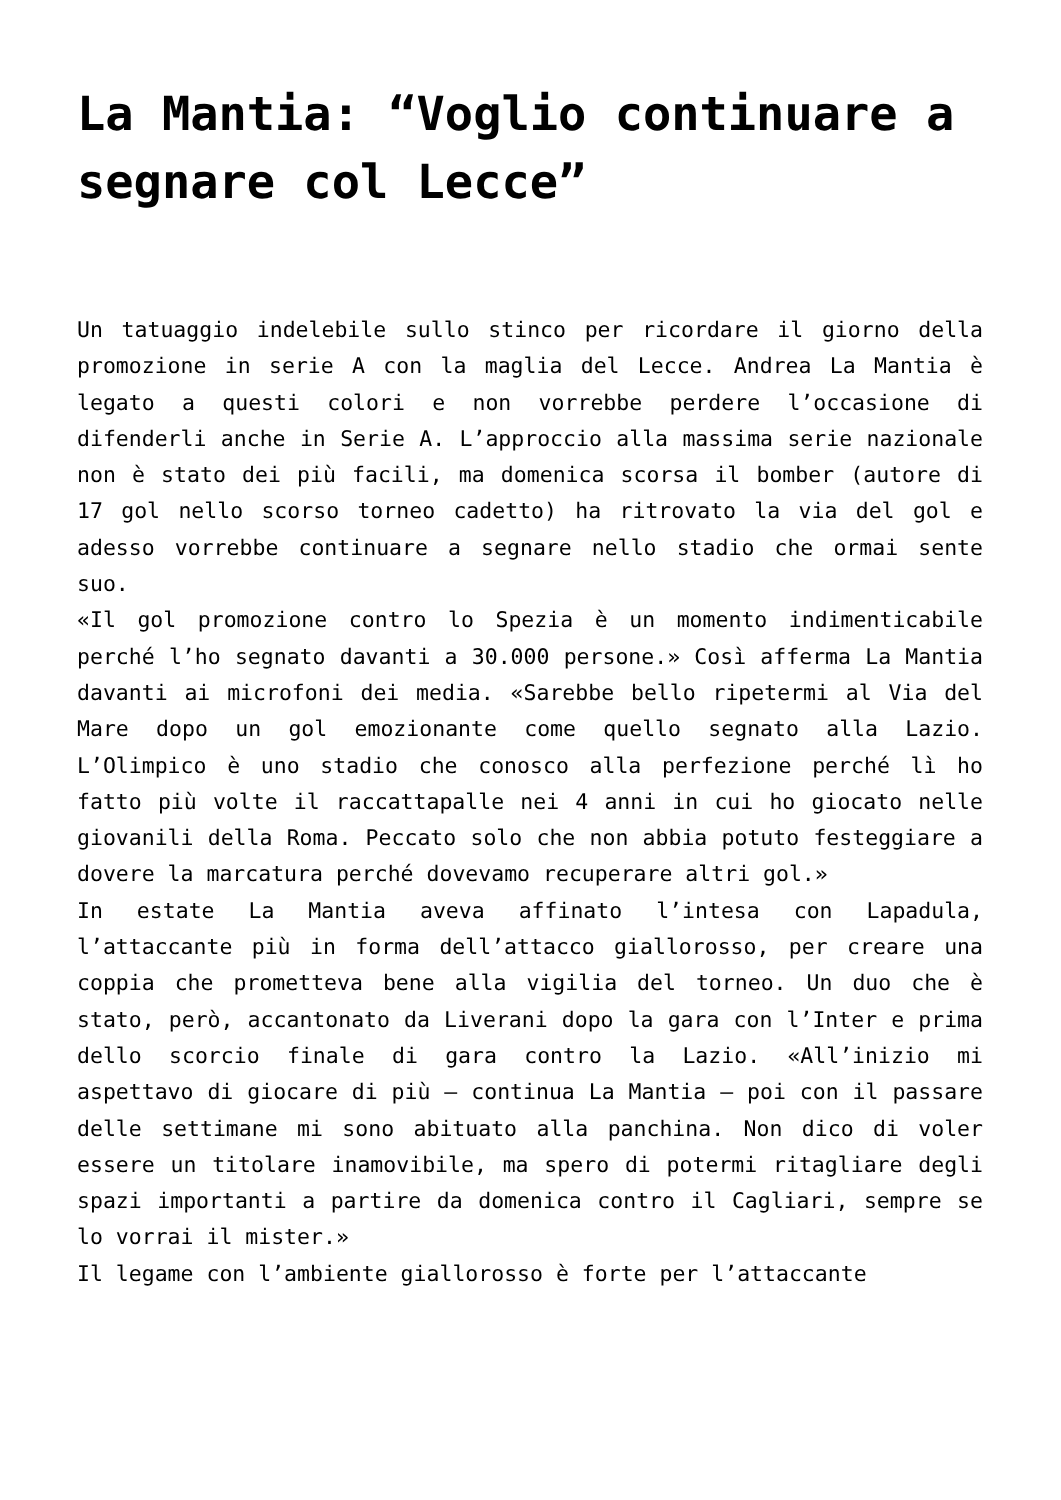La Mantia: “Voglio continuare a segnare col Lecce”
Un tatuaggio indelebile sullo stinco per ricordare il giorno della promozione in serie A con la maglia del Lecce. Andrea La Mantia è legato a questi colori e non vorrebbe perdere l’occasione di difenderli anche in Serie A. L’approccio alla massima serie nazionale non è stato dei più facili, ma domenica scorsa il bomber (autore di 17 gol nello scorso torneo cadetto) ha ritrovato la via del gol e adesso vorrebbe continuare a segnare nello stadio che ormai sente suo.
«Il gol promozione contro lo Spezia è un momento indimenticabile perché l’ho segnato davanti a 30.000 persone.» Così afferma La Mantia davanti ai microfoni dei media. «Sarebbe bello ripetermi al Via del Mare dopo un gol emozionante come quello segnato alla Lazio. L’Olimpico è uno stadio che conosco alla perfezione perché lì ho fatto più volte il raccattapalle nei 4 anni in cui ho giocato nelle giovanili della Roma. Peccato solo che non abbia potuto festeggiare a dovere la marcatura perché dovevamo recuperare altri gol.»
In estate La Mantia aveva affinato l’intesa con Lapadula, l’attaccante più in forma dell’attacco giallorosso, per creare una coppia che prometteva bene alla vigilia del torneo. Un duo che è stato, però, accantonato da Liverani dopo la gara con l’Inter e prima dello scorcio finale di gara contro la Lazio. «All’inizio mi aspettavo di giocare di più – continua La Mantia – poi con il passare delle settimane mi sono abituato alla panchina. Non dico di voler essere un titolare inamovibile, ma spero di potermi ritagliare degli spazi importanti a partire da domenica contro il Cagliari, sempre se lo vorrai il mister.»
Il legame con l’ambiente giallorosso è forte per l’attaccante